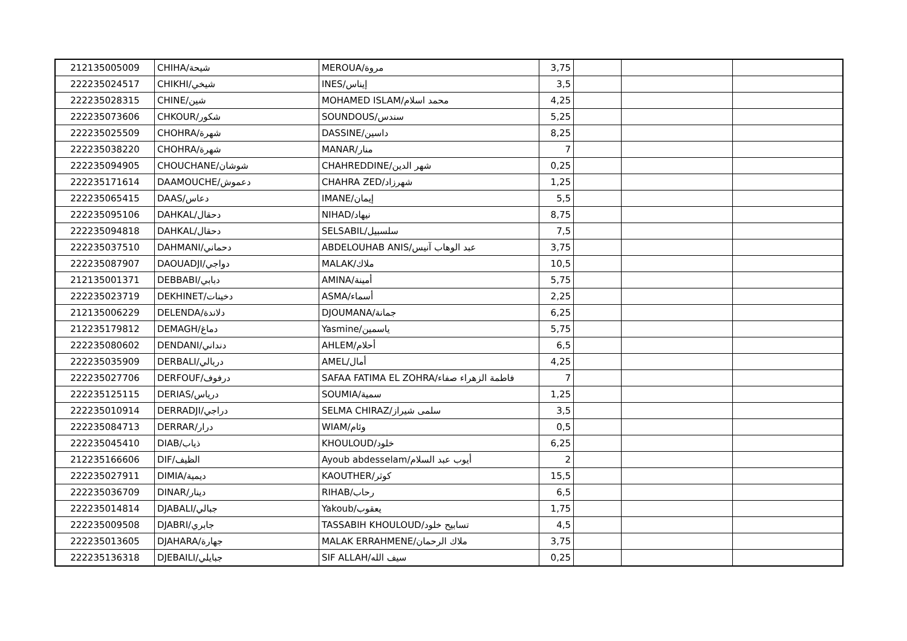| 212135005009 | CHIHA/شيحة | MEROUA/مروة | 3,75 | | | |
| 222235024517 | CHIKHI/شيخي | INES/إيناس | 3,5 | | | |
| 222235028315 | CHINE/شين | MOHAMED ISLAM/محمد اسلام | 4,25 | | | |
| 222235073606 | CHKOUR/شكور | SOUNDOUS/سندس | 5,25 | | | |
| 222235025509 | CHOHRA/شهرة | DASSINE/داسين | 8,25 | | | |
| 222235038220 | CHOHRA/شهرة | MANAR/منار | 7 | | | |
| 222235094905 | CHOUCHANE/شوشان | CHAHREDDINE/شهر الدين | 0,25 | | | |
| 222235171614 | DAAMOUCHE/دعموش | CHAHRA ZED/شهرزاد | 1,25 | | | |
| 222235065415 | DAAS/دعاس | IMANE/إيمان | 5,5 | | | |
| 222235095106 | DAHKAL/دحقال | NIHAD/نيهاد | 8,75 | | | |
| 222235094818 | DAHKAL/دحقال | SELSABIL/سلسبيل | 7,5 | | | |
| 222235037510 | DAHMANI/دحماني | ABDELOUHAB ANIS/عبد الوهاب آنيس | 3,75 | | | |
| 222235087907 | DAOUADJI/دواجي | MALAK/ملاك | 10,5 | | | |
| 212135001371 | DEBBABI/دبابي | AMINA/أمينة | 5,75 | | | |
| 222235023719 | DEKHINET/دخينات | ASMA/أسماء | 2,25 | | | |
| 212135006229 | DELENDA/دلاندة | DJOUMANA/جمانة | 6,25 | | | |
| 212235179812 | DEMAGH/دماغ | Yasmine/ياسمين | 5,75 | | | |
| 222235080602 | DENDANI/دنداني | AHLEM/أحلام | 6,5 | | | |
| 222235035909 | DERBALI/دربالي | AMEL/أمال | 4,25 | | | |
| 222235027706 | DERFOUF/درفوف | SAFAA FATIMA EL ZOHRA/فاطمة الزهراء صفاء | 7 | | | |
| 222235125115 | DERIAS/دریاس | SOUMIA/سمية | 1,25 | | | |
| 222235010914 | DERRADJI/دراجي | SELMA CHIRAZ/سلمى شيراز | 3,5 | | | |
| 222235084713 | DERRAR/درار | WIAM/وئام | 0,5 | | | |
| 222235045410 | DIAB/ذياب | KHOULOUD/خلود | 6,25 | | | |
| 212235166606 | DIF/الظيف | Ayoub abdesselam/أيوب عبد السلام | 2 | | | |
| 222235027911 | DIMIA/ديمية | KAOUTHER/كوثر | 15,5 | | | |
| 222235036709 | DINAR/دينار | RIHAB/رحاب | 6,5 | | | |
| 222235014814 | DJABALI/جبالي | Yakoub/يعقوب | 1,75 | | | |
| 222235009508 | DJABRI/جابري | TASSABIH KHOULOUD/تسابيح خلود | 4,5 | | | |
| 222235013605 | DJAHARA/جهارة | MALAK ERRAHMENE/ملاك الرحمان | 3,75 | | | |
| 222235136318 | DJEBAILI/جبايلي | SIF ALLAH/سيف الله | 0,25 | | | |